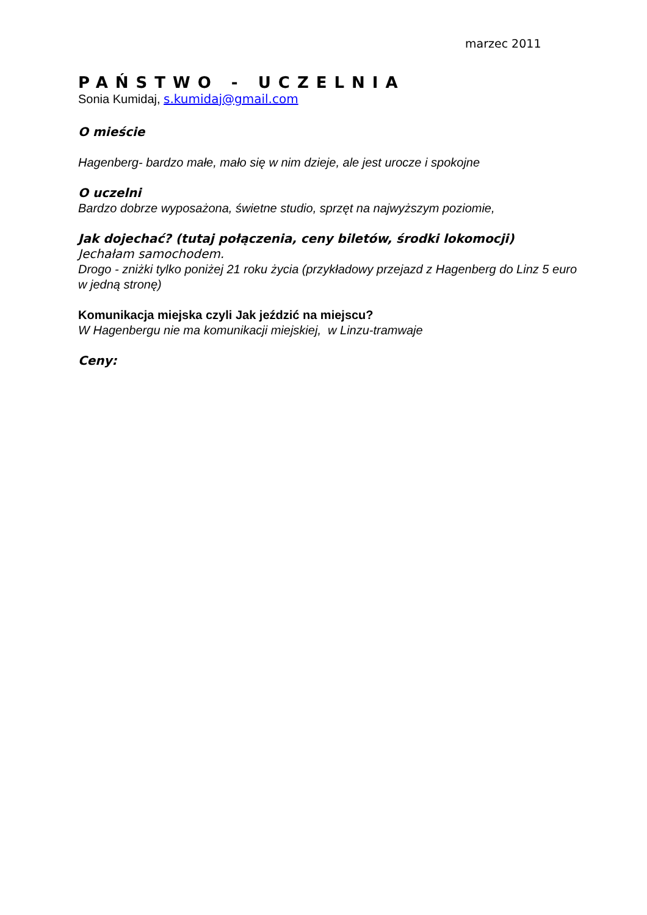marzec 2011
PAŃSTWO - UCZELNIA
Sonia Kumidaj, s.kumidaj@gmail.com
O mieście
Hagenberg- bardzo małe, mało się w nim dzieje, ale jest urocze i spokojne
O uczelni
Bardzo dobrze wyposażona, świetne studio, sprzęt na najwyższym poziomie,
Jak dojechać? (tutaj połączenia, ceny biletów, środki lokomocji)
Jechałam samochodem.
Drogo - zniżki tylko poniżej 21 roku życia (przykładowy przejazd z Hagenberg do Linz 5 euro w jedną stronę)
Komunikacja miejska czyli Jak jeździć na miejscu?
W Hagenbergu nie ma komunikacji miejskiej, w Linzu-tramwaje
Ceny: